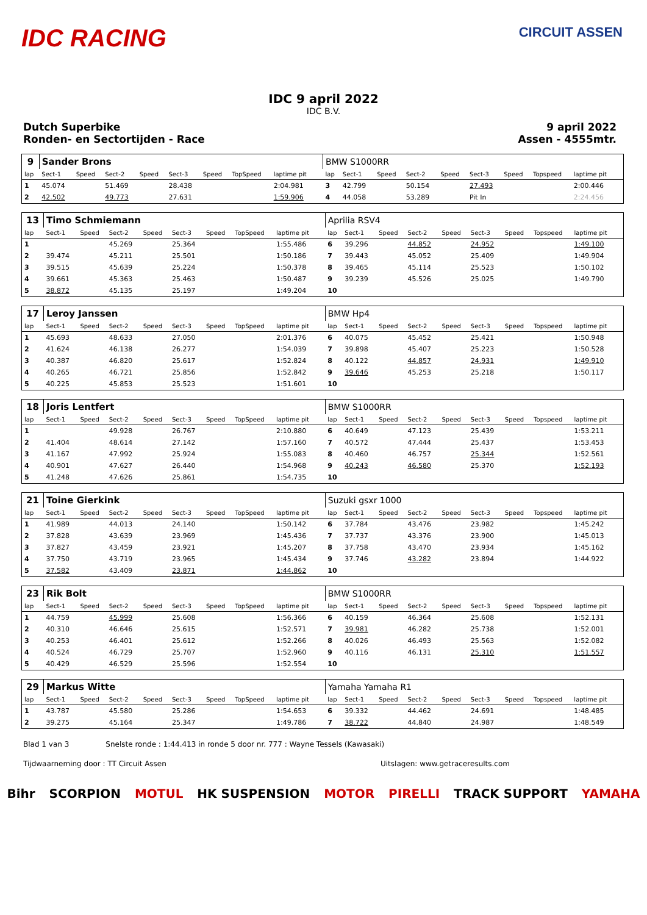IDC RACING
CIRCUIT ASSEN
IDC 9 april 2022
IDC B.V.
Dutch Superbike
Ronden- en Sectortijden - Race
9 april 2022
Assen - 4555mtr.
| 9 | Sander Brons | | | | | | | | | BMW S1000RR | | | | | | | | | |
| lap | Sect-1 | Speed | Sect-2 | Speed | Sect-3 | Speed | TopSpeed | laptime pit | | lap | Sect-1 | Speed | Sect-2 | Speed | Sect-3 | Speed | Topspeed | laptime pit | |
| 1 | 45.074 | | 51.469 | | 28.438 | | | 2:04.981 | | 3 | 42.799 | | 50.154 | | 27.493 | | | 2:00.446 | |
| 2 | 42.502 | | 49.773 | | 27.631 | | | 1:59.906 | | 4 | 44.058 | | 53.289 | | Pit In | | | 2:24.456 | |
| 13 | Timo Schmiemann | | | | | | | | | Aprilia RSV4 | | | | | | | | | |
| lap | Sect-1 | Speed | Sect-2 | Speed | Sect-3 | Speed | TopSpeed | laptime pit | | lap | Sect-1 | Speed | Sect-2 | Speed | Sect-3 | Speed | Topspeed | laptime pit | |
| 1 | | | 45.269 | | 25.364 | | | 1:55.486 | | 6 | 39.296 | | 44.852 | | 24.952 | | | 1:49.100 | |
| 2 | 39.474 | | 45.211 | | 25.501 | | | 1:50.186 | | 7 | 39.443 | | 45.052 | | 25.409 | | | 1:49.904 | |
| 3 | 39.515 | | 45.639 | | 25.224 | | | 1:50.378 | | 8 | 39.465 | | 45.114 | | 25.523 | | | 1:50.102 | |
| 4 | 39.661 | | 45.363 | | 25.463 | | | 1:50.487 | | 9 | 39.239 | | 45.526 | | 25.025 | | | 1:49.790 | |
| 5 | 38.872 | | 45.135 | | 25.197 | | | 1:49.204 | | 10 | | | | | | | | | |
| 17 | Leroy Janssen | | | | | | | | | BMW Hp4 | | | | | | | | | |
| lap | Sect-1 | Speed | Sect-2 | Speed | Sect-3 | Speed | TopSpeed | laptime pit | | lap | Sect-1 | Speed | Sect-2 | Speed | Sect-3 | Speed | Topspeed | laptime pit | |
| 1 | 45.693 | | 48.633 | | 27.050 | | | 2:01.376 | | 6 | 40.075 | | 45.452 | | 25.421 | | | 1:50.948 | |
| 2 | 41.624 | | 46.138 | | 26.277 | | | 1:54.039 | | 7 | 39.898 | | 45.407 | | 25.223 | | | 1:50.528 | |
| 3 | 40.387 | | 46.820 | | 25.617 | | | 1:52.824 | | 8 | 40.122 | | 44.857 | | 24.931 | | | 1:49.910 | |
| 4 | 40.265 | | 46.721 | | 25.856 | | | 1:52.842 | | 9 | 39.646 | | 45.253 | | 25.218 | | | 1:50.117 | |
| 5 | 40.225 | | 45.853 | | 25.523 | | | 1:51.601 | | 10 | | | | | | | | | |
| 18 | Joris Lentfert | | | | | | | | | BMW S1000RR | | | | | | | | | |
| lap | Sect-1 | Speed | Sect-2 | Speed | Sect-3 | Speed | TopSpeed | laptime pit | | lap | Sect-1 | Speed | Sect-2 | Speed | Sect-3 | Speed | Topspeed | laptime pit | |
| 1 | | | 49.928 | | 26.767 | | | 2:10.880 | | 6 | 40.649 | | 47.123 | | 25.439 | | | 1:53.211 | |
| 2 | 41.404 | | 48.614 | | 27.142 | | | 1:57.160 | | 7 | 40.572 | | 47.444 | | 25.437 | | | 1:53.453 | |
| 3 | 41.167 | | 47.992 | | 25.924 | | | 1:55.083 | | 8 | 40.460 | | 46.757 | | 25.344 | | | 1:52.561 | |
| 4 | 40.901 | | 47.627 | | 26.440 | | | 1:54.968 | | 9 | 40.243 | | 46.580 | | 25.370 | | | 1:52.193 | |
| 5 | 41.248 | | 47.626 | | 25.861 | | | 1:54.735 | | 10 | | | | | | | | | |
| 21 | Toine Gierkink | | | | | | | | | Suzuki gsxr 1000 | | | | | | | | | |
| lap | Sect-1 | Speed | Sect-2 | Speed | Sect-3 | Speed | TopSpeed | laptime pit | | lap | Sect-1 | Speed | Sect-2 | Speed | Sect-3 | Speed | Topspeed | laptime pit | |
| 1 | 41.989 | | 44.013 | | 24.140 | | | 1:50.142 | | 6 | 37.784 | | 43.476 | | 23.982 | | | 1:45.242 | |
| 2 | 37.828 | | 43.639 | | 23.969 | | | 1:45.436 | | 7 | 37.737 | | 43.376 | | 23.900 | | | 1:45.013 | |
| 3 | 37.827 | | 43.459 | | 23.921 | | | 1:45.207 | | 8 | 37.758 | | 43.470 | | 23.934 | | | 1:45.162 | |
| 4 | 37.750 | | 43.719 | | 23.965 | | | 1:45.434 | | 9 | 37.746 | | 43.282 | | 23.894 | | | 1:44.922 | |
| 5 | 37.582 | | 43.409 | | 23.871 | | | 1:44.862 | | 10 | | | | | | | | | |
| 23 | Rik Bolt | | | | | | | | | BMW S1000RR | | | | | | | | | |
| lap | Sect-1 | Speed | Sect-2 | Speed | Sect-3 | Speed | TopSpeed | laptime pit | | lap | Sect-1 | Speed | Sect-2 | Speed | Sect-3 | Speed | Topspeed | laptime pit | |
| 1 | 44.759 | | 45.999 | | 25.608 | | | 1:56.366 | | 6 | 40.159 | | 46.364 | | 25.608 | | | 1:52.131 | |
| 2 | 40.310 | | 46.646 | | 25.615 | | | 1:52.571 | | 7 | 39.981 | | 46.282 | | 25.738 | | | 1:52.001 | |
| 3 | 40.253 | | 46.401 | | 25.612 | | | 1:52.266 | | 8 | 40.026 | | 46.493 | | 25.563 | | | 1:52.082 | |
| 4 | 40.524 | | 46.729 | | 25.707 | | | 1:52.960 | | 9 | 40.116 | | 46.131 | | 25.310 | | | 1:51.557 | |
| 5 | 40.429 | | 46.529 | | 25.596 | | | 1:52.554 | | 10 | | | | | | | | | |
| 29 | Markus Witte | | | | | | | | | Yamaha Yamaha R1 | | | | | | | | | |
| lap | Sect-1 | Speed | Sect-2 | Speed | Sect-3 | Speed | TopSpeed | laptime pit | | lap | Sect-1 | Speed | Sect-2 | Speed | Sect-3 | Speed | Topspeed | laptime pit | |
| 1 | 43.787 | | 45.580 | | 25.286 | | | 1:54.653 | | 6 | 39.332 | | 44.462 | | 24.691 | | | 1:48.485 | |
| 2 | 39.275 | | 45.164 | | 25.347 | | | 1:49.786 | | 7 | 38.722 | | 44.840 | | 24.987 | | | 1:48.549 | |
Blad 1 van 3 Snelste ronde : 1:44.413 in ronde 5 door nr. 777 : Wayne Tessels (Kawasaki)
Tijdwaarneming door : TT Circuit Assen Uitslagen: www.getraceresults.com
Bihr SCORPION MOTUL HK SUSPENSION MOTOR PIRELLI TRACK SUPPORT YAMAHA